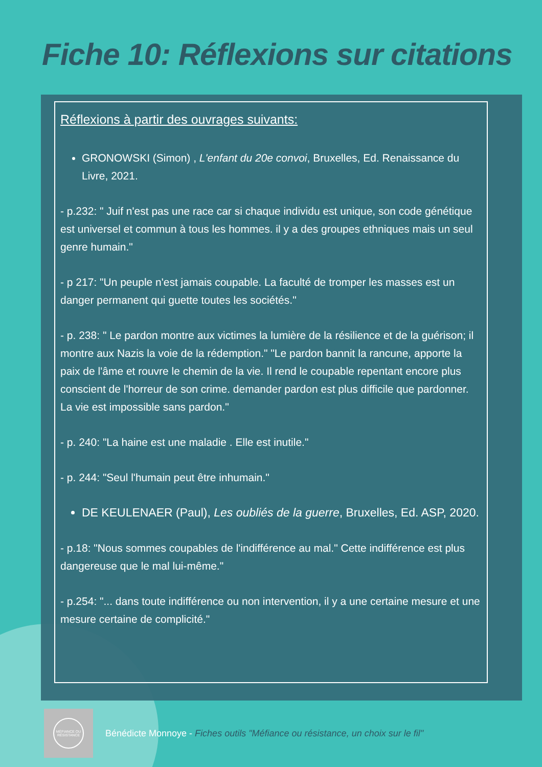Fiche 10: Réflexions sur citations
Réflexions à partir des ouvrages suivants:
GRONOWSKI (Simon) , L'enfant du 20e convoi, Bruxelles, Ed. Renaissance du Livre, 2021.
- p.232: " Juif n'est pas une race car si chaque individu est unique, son code génétique est universel et commun à tous les hommes. il y a des groupes ethniques mais un seul genre humain."
- p 217: "Un peuple n'est jamais coupable. La faculté de tromper les masses est un danger permanent qui guette toutes les sociétés."
- p. 238: " Le pardon montre aux victimes la lumière de la résilience et de la guérison; il montre aux Nazis la voie de la rédemption." "Le pardon bannit la rancune, apporte la paix de l'âme et rouvre le chemin de la vie. Il rend le coupable repentant encore plus conscient de l'horreur de son crime. demander pardon est plus difficile que pardonner. La vie est impossible sans pardon."
- p. 240: "La haine est une maladie . Elle est inutile."
- p. 244: "Seul l'humain peut être inhumain."
DE KEULENAER (Paul), Les oubliés de la guerre, Bruxelles, Ed. ASP, 2020.
- p.18: "Nous sommes coupables de l'indifférence au mal." Cette indifférence est plus dangereuse que le mal lui-même."
- p.254: "... dans toute indifférence ou non intervention, il y a une certaine mesure et une mesure certaine de complicité."
MÉFIANCE OU RÉSISTANCE
Bénédicte Monnoye - Fiches outils "Méfiance ou résistance, un choix sur le fil"